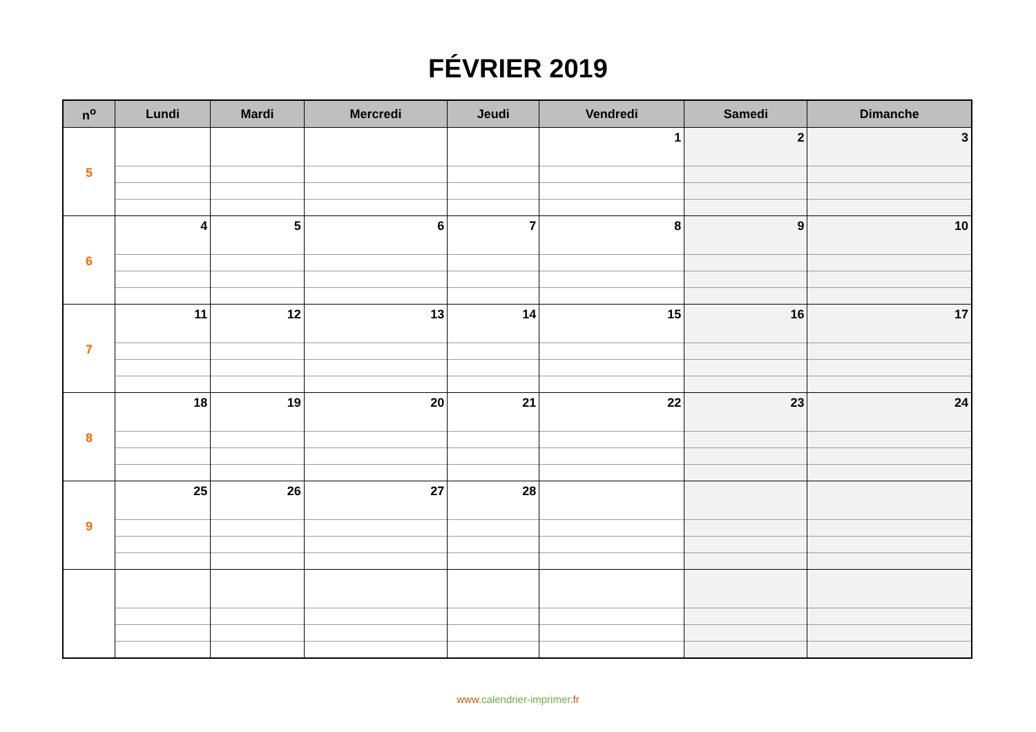FÉVRIER 2019
| n<sup>o</sup> | Lundi | Mardi | Mercredi | Jeudi | Vendredi | Samedi | Dimanche |
| --- | --- | --- | --- | --- | --- | --- | --- |
| 5 | | | | | 1 | 2 | 3 |
| 6 | 4 | 5 | 6 | 7 | 8 | 9 | 10 |
| 7 | 11 | 12 | 13 | 14 | 15 | 16 | 17 |
| 8 | 18 | 19 | 20 | 21 | 22 | 23 | 24 |
| 9 | 25 | 26 | 27 | 28 | | | |
www. calendrier-imprimer.fr